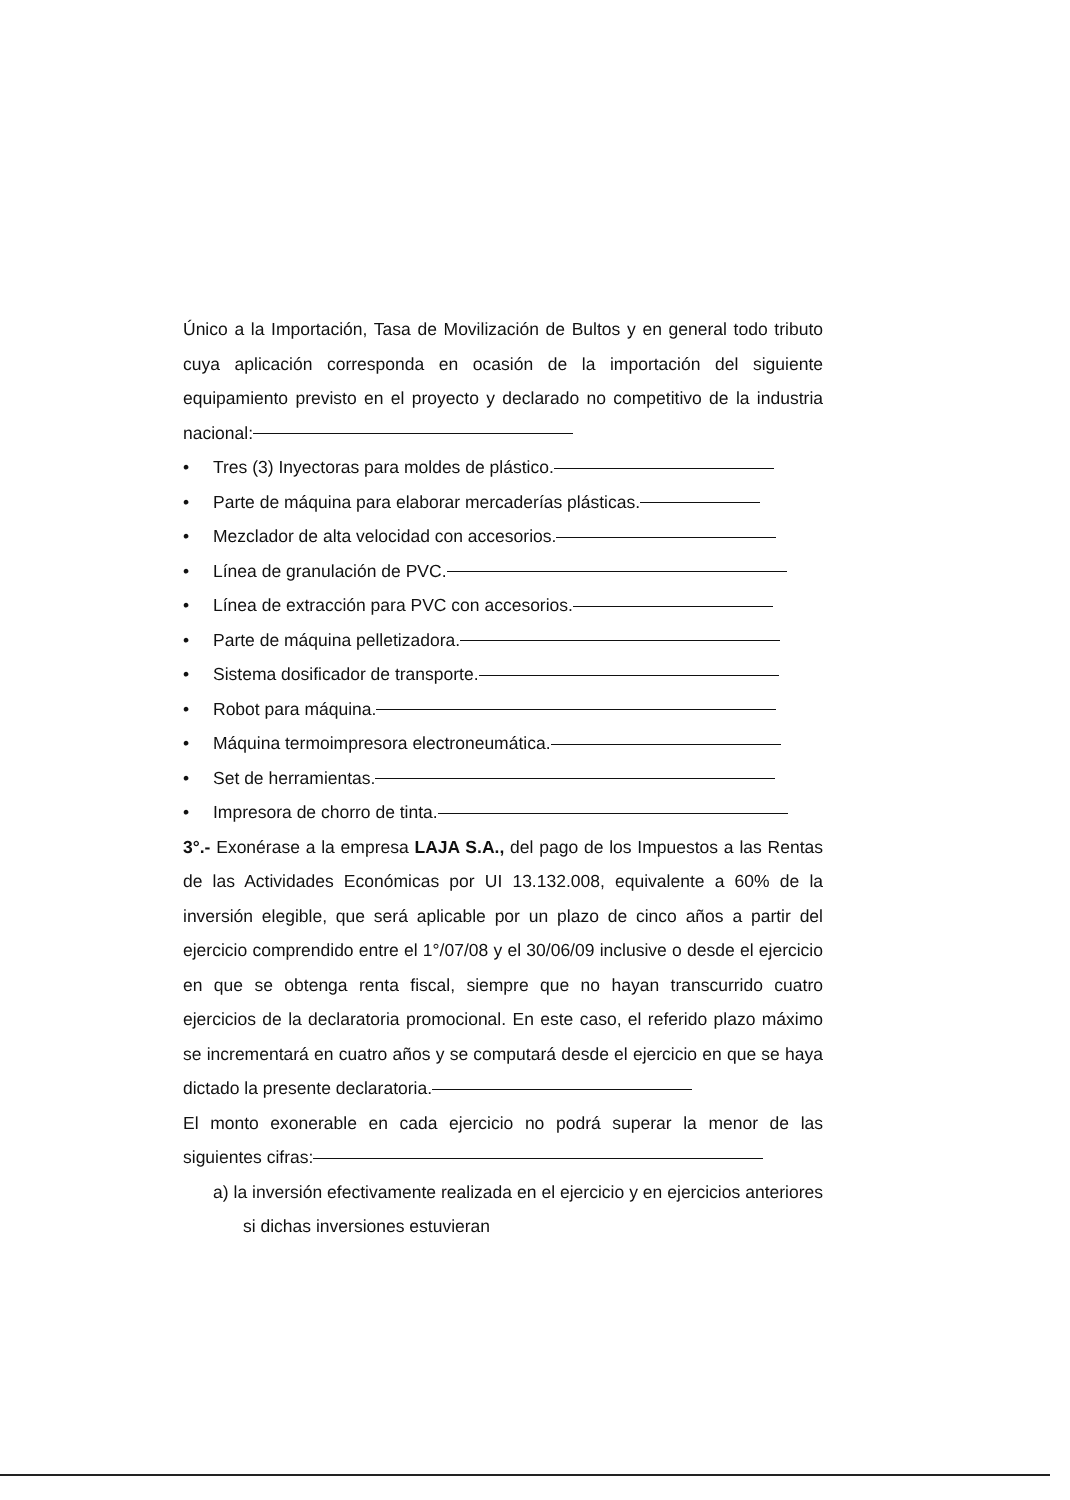Único a la Importación, Tasa de Movilización de Bultos y en general todo tributo cuya aplicación corresponda en ocasión de la importación del siguiente equipamiento previsto en el proyecto y declarado no competitivo de la industria nacional:
• Tres (3) Inyectoras para moldes de plástico.
• Parte de máquina para elaborar mercaderías plásticas.
• Mezclador de alta velocidad con accesorios.
• Línea de granulación de PVC.
• Línea de extracción para PVC con accesorios.
• Parte de máquina pelletizadora.
• Sistema dosificador de transporte.
• Robot para máquina.
• Máquina termoimpresora electroneumática.
• Set de herramientas.
• Impresora de chorro de tinta.
3°.- Exonérase a la empresa LAJA S.A., del pago de los Impuestos a las Rentas de las Actividades Económicas por UI 13.132.008, equivalente a 60% de la inversión elegible, que será aplicable por un plazo de cinco años a partir del ejercicio comprendido entre el 1°/07/08 y el 30/06/09 inclusive o desde el ejercicio en que se obtenga renta fiscal, siempre que no hayan transcurrido cuatro ejercicios de la declaratoria promocional. En este caso, el referido plazo máximo se incrementará en cuatro años y se computará desde el ejercicio en que se haya dictado la presente declaratoria.
El monto exonerable en cada ejercicio no podrá superar la menor de las siguientes cifras:
a) la inversión efectivamente realizada en el ejercicio y en ejercicios anteriores si dichas inversiones estuvieran